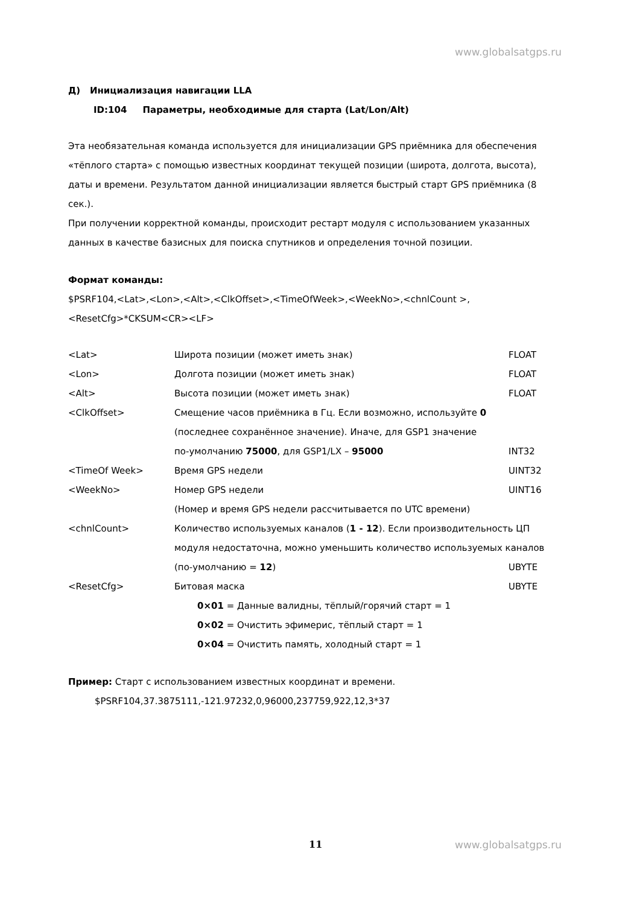www.globalsatgps.ru
Д) Инициализация навигации LLA
ID:104 Параметры, необходимые для старта (Lat/Lon/Alt)
Эта необязательная команда используется для инициализации GPS приёмника для обеспечения «тёплого старта» с помощью известных координат текущей позиции (широта, долгота, высота), даты и времени. Результатом данной инициализации является быстрый старт GPS приёмника (8 сек.).
При получении корректной команды, происходит рестарт модуля с использованием указанных данных в качестве базисных для поиска спутников и определения точной позиции.
Формат команды:
$PSRF104,<Lat>,<Lon>,<Alt>,<ClkOffset>,<TimeOfWeek>,<WeekNo>,<chnlCount >, <ResetCfg>*CKSUM<CR><LF>
| <Lat> | Широта позиции (может иметь знак) | FLOAT |
| <Lon> | Долгота позиции (может иметь знак) | FLOAT |
| <Alt> | Высота позиции (может иметь знак) | FLOAT |
| <ClkOffset> | Смещение часов приёмника в Гц. Если возможно, используйте 0 | |
| | (последнее сохранённое значение). Иначе, для GSP1 значение | |
| | по-умолчанию 75000 , для GSP1/LX – 95000 | INT32 |
| <TimeOf Week> | Время GPS недели | UINT32 |
| <WeekNo> | Номер GPS недели | UINT16 |
| | (Номер и время GPS недели рассчитывается по UTC времени) | |
| <chnlCount> | Количество используемых каналов ( 1 - 12 ). Если производительность ЦП | |
| | модуля недостаточна, можно уменьшить количество используемых каналов | |
| | (по-умолчанию = 12 ) | UBYTE |
| <ResetCfg> | Битовая маска | UBYTE |
| | 0×01 = Данные валидны, тёплый/горячий старт = 1 | |
| | 0×02 = Очистить эфимерис, тёплый старт = 1 | |
| | 0×04 = Очистить память, холодный старт = 1 | |
Пример: Старт с использованием известных координат и времени.
$PSRF104,37.3875111,-121.97232,0,96000,237759,922,12,3*37
11 www.globalsatgps.ru